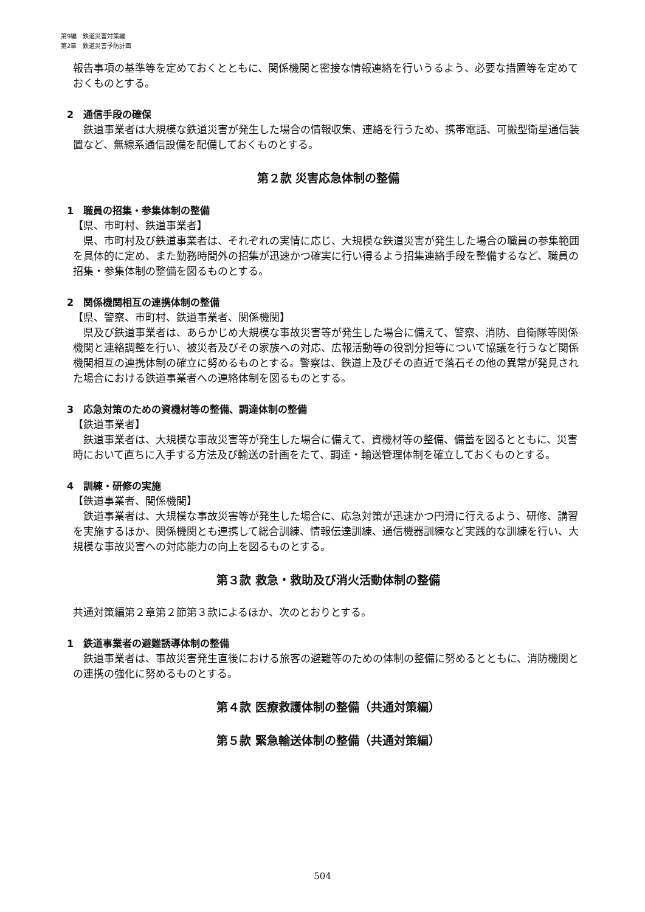第9編　鉄道災害対策編
第2章　鉄道災害予防計画
報告事項の基準等を定めておくとともに、関係機関と密接な情報連絡を行いうるよう、必要な措置等を定めておくものとする。
2　通信手段の確保
鉄道事業者は大規模な鉄道災害が発生した場合の情報収集、連絡を行うため、携帯電話、可搬型衛星通信装置など、無線系通信設備を配備しておくものとする。
第２款 災害応急体制の整備
1　職員の招集・参集体制の整備
【県、市町村、鉄道事業者】
県、市町村及び鉄道事業者は、それぞれの実情に応じ、大規模な鉄道災害が発生した場合の職員の参集範囲を具体的に定め、また勤務時間外の招集が迅速かつ確実に行い得るよう招集連絡手段を整備するなど、職員の招集・参集体制の整備を図るものとする。
2　関係機関相互の連携体制の整備
【県、警察、市町村、鉄道事業者、関係機関】
県及び鉄道事業者は、あらかじめ大規模な事故災害等が発生した場合に備えて、警察、消防、自衛隊等関係機関と連絡調整を行い、被災者及びその家族への対応、広報活動等の役割分担等について協議を行うなど関係機関相互の連携体制の確立に努めるものとする。警察は、鉄道上及びその直近で落石その他の異常が発見された場合における鉄道事業者への連絡体制を図るものとする。
3　応急対策のための資機材等の整備、調達体制の整備
【鉄道事業者】
鉄道事業者は、大規模な事故災害等が発生した場合に備えて、資機材等の整備、備蓄を図るとともに、災害時において直ちに入手する方法及び輸送の計画をたて、調達・輸送管理体制を確立しておくものとする。
4　訓練・研修の実施
【鉄道事業者、関係機関】
鉄道事業者は、大規模な事故災害等が発生した場合に、応急対策が迅速かつ円滑に行えるよう、研修、講習を実施するほか、関係機関とも連携して総合訓練、情報伝達訓練、通信機器訓練など実践的な訓練を行い、大規模な事故災害への対応能力の向上を図るものとする。
第３款 救急・救助及び消火活動体制の整備
共通対策編第２章第２節第３款によるほか、次のとおりとする。
1　鉄道事業者の避難誘導体制の整備
鉄道事業者は、事故災害発生直後における旅客の避難等のための体制の整備に努めるとともに、消防機関との連携の強化に努めるものとする。
第４款 医療救護体制の整備（共通対策編）
第５款 緊急輸送体制の整備（共通対策編）
504